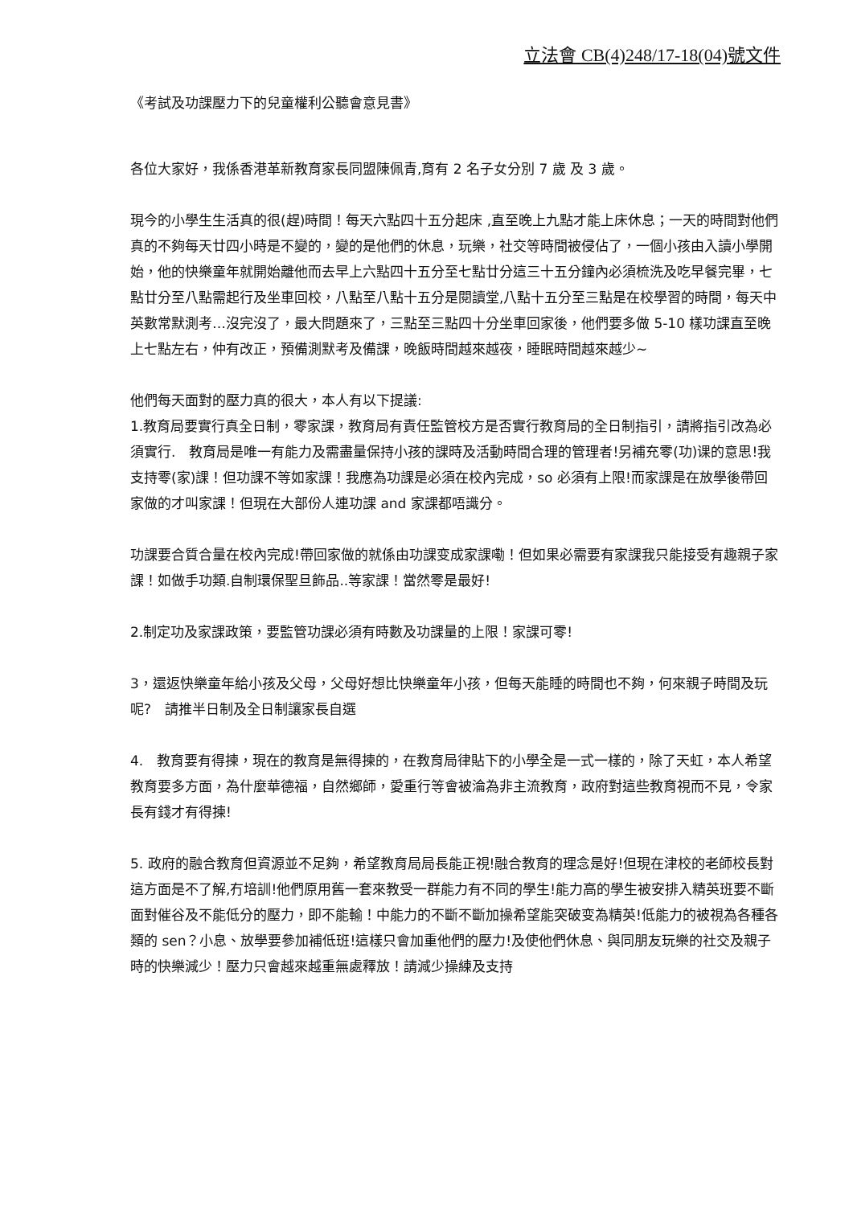立法會 CB(4)248/17-18(04)號文件
《考試及功課壓力下的兒童權利公聽會意見書》
各位大家好，我係香港革新教育家長同盟陳佩青,育有 2 名子女分別 7 歲 及 3 歲。
現今的小學生生活真的很(趕)時間！每天六點四十五分起床 ,直至晚上九點才能上床休息；一天的時間對他們真的不夠每天廿四小時是不變的，變的是他們的休息，玩樂，社交等時間被侵佔了，一個小孩由入讀小學開始，他的快樂童年就開始離他而去早上六點四十五分至七點廿分這三十五分鐘內必須梳洗及吃早餐完畢，七點廿分至八點需起行及坐車回校，八點至八點十五分是閱讀堂,八點十五分至三點是在校學習的時間，每天中英數常默測考…沒完沒了，最大問題來了，三點至三點四十分坐車回家後，他們要多做 5-10 樣功課直至晚上七點左右，仲有改正，預備測默考及備課，晚飯時間越來越夜，睡眠時間越來越少~
他們每天面對的壓力真的很大，本人有以下提議:
1.教育局要實行真全日制，零家課，教育局有責任監管校方是否實行教育局的全日制指引，請將指引改為必須實行.　教育局是唯一有能力及需盡量保持小孩的課時及活動時間合理的管理者!另補充零(功)课的意思!我支持零(家)課！但功課不等如家課！我應為功課是必須在校內完成，so 必須有上限!而家課是在放學後帶回家做的才叫家課！但現在大部份人連功課 and 家課都唔識分。
功課要合質合量在校內完成!帶回家做的就係由功課变成家課嘞！但如果必需要有家課我只能接受有趣親子家課！如做手功類.自制環保聖旦飾品..等家課！當然零是最好!
2.制定功及家課政策，要監管功課必須有時數及功課量的上限！家課可零!
3，還返快樂童年給小孩及父母，父母好想比快樂童年小孩，但每天能睡的時間也不夠，何來親子時間及玩呢?　請推半日制及全日制讓家長自選
4.　教育要有得揀，現在的教育是無得揀的，在教育局律貼下的小學全是一式一樣的，除了天虹，本人希望教育要多方面，為什麼華德福，自然鄉師，愛重行等會被淪為非主流教育，政府對這些教育視而不見，令家長有錢才有得揀!
5. 政府的融合教育但資源並不足夠，希望教育局局長能正視!融合教育的理念是好!但現在津校的老師校長對這方面是不了解,冇培訓!他們原用舊一套來教受一群能力有不同的學生!能力高的學生被安排入精英班要不斷面對催谷及不能低分的壓力，即不能輸！中能力的不斷不斷加操希望能突破变為精英!低能力的被視為各種各類的 sen？小息、放學要參加補低班!這樣只會加重他們的壓力!及使他們休息、與同朋友玩樂的社交及親子時的快樂減少！壓力只會越來越重無處釋放！請減少操練及支持